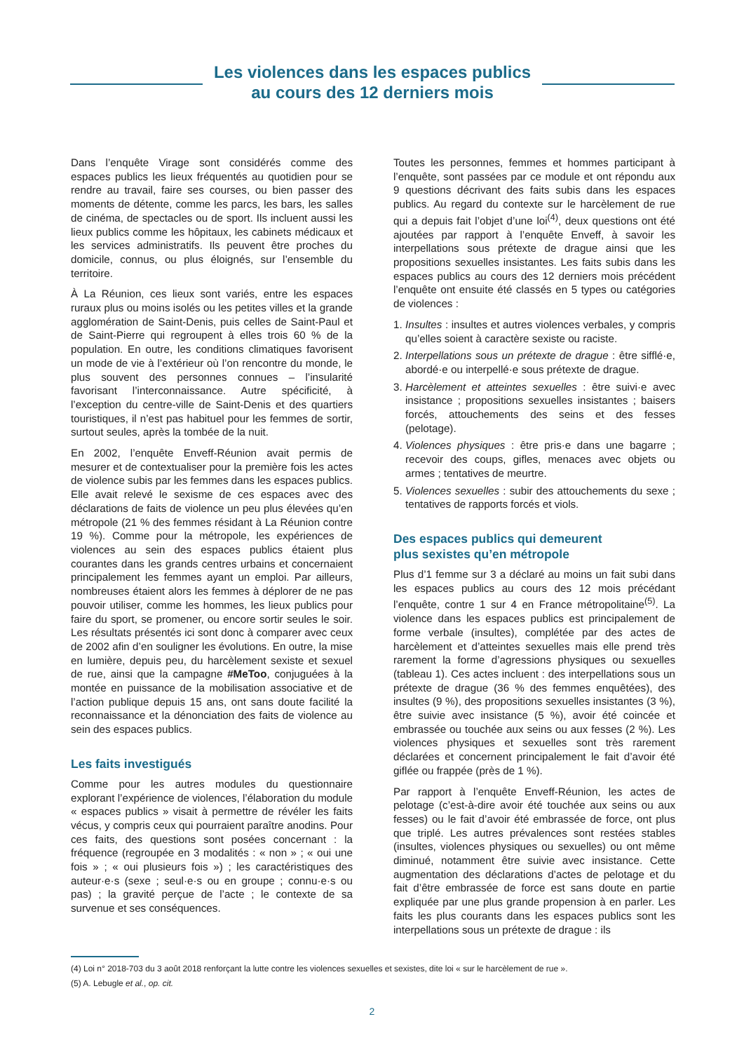Les violences dans les espaces publics
au cours des 12 derniers mois
Dans l’enquête Virage sont considérés comme des espaces publics les lieux fréquentés au quotidien pour se rendre au travail, faire ses courses, ou bien passer des moments de détente, comme les parcs, les bars, les salles de cinéma, de spectacles ou de sport. Ils incluent aussi les lieux publics comme les hôpitaux, les cabinets médicaux et les services administratifs. Ils peuvent être proches du domicile, connus, ou plus éloignés, sur l’ensemble du territoire.
À La Réunion, ces lieux sont variés, entre les espaces ruraux plus ou moins isolés ou les petites villes et la grande agglomération de Saint-Denis, puis celles de Saint-Paul et de Saint-Pierre qui regroupent à elles trois 60 % de la population. En outre, les conditions climatiques favorisent un mode de vie à l’extérieur où l’on rencontre du monde, le plus souvent des personnes connues – l’insularité favorisant l’interconnaissance. Autre spécificité, à l’exception du centre-ville de Saint-Denis et des quartiers touristiques, il n’est pas habituel pour les femmes de sortir, surtout seules, après la tombée de la nuit.
En 2002, l’enquête Enveff-Réunion avait permis de mesurer et de contextualiser pour la première fois les actes de violence subis par les femmes dans les espaces publics. Elle avait relevé le sexisme de ces espaces avec des déclarations de faits de violence un peu plus élevées qu’en métropole (21 % des femmes résidant à La Réunion contre 19 %). Comme pour la métropole, les expériences de violences au sein des espaces publics étaient plus courantes dans les grands centres urbains et concernaient principalement les femmes ayant un emploi. Par ailleurs, nombreuses étaient alors les femmes à déplorer de ne pas pouvoir utiliser, comme les hommes, les lieux publics pour faire du sport, se promener, ou encore sortir seules le soir. Les résultats présentés ici sont donc à comparer avec ceux de 2002 afin d’en souligner les évolutions. En outre, la mise en lumière, depuis peu, du harcèlement sexiste et sexuel de rue, ainsi que la campagne #MeToo, conjuguées à la montée en puissance de la mobilisation associative et de l’action publique depuis 15 ans, ont sans doute facilité la reconnaissance et la dénonciation des faits de violence au sein des espaces publics.
Les faits investigués
Comme pour les autres modules du questionnaire explorant l’expérience de violences, l’élaboration du module « espaces publics » visait à permettre de révéler les faits vécus, y compris ceux qui pourraient paraître anodins. Pour ces faits, des questions sont posées concernant : la fréquence (regroupée en 3 modalités : « non » ; « oui une fois » ; « oui plusieurs fois ») ; les caractéristiques des auteur·e·s (sexe ; seul·e·s ou en groupe ; connu·e·s ou pas) ; la gravité perçue de l’acte ; le contexte de sa survenue et ses conséquences.
Toutes les personnes, femmes et hommes participant à l’enquête, sont passées par ce module et ont répondu aux 9 questions décrivant des faits subis dans les espaces publics. Au regard du contexte sur le harcèlement de rue qui a depuis fait l’objet d’une loi<sup>(4)</sup>, deux questions ont été ajoutées par rapport à l’enquête Enveff, à savoir les interpellations sous prétexte de drague ainsi que les propositions sexuelles insistantes. Les faits subis dans les espaces publics au cours des 12 derniers mois précédent l’enquête ont ensuite été classés en 5 types ou catégories de violences :
1. Insultes : insultes et autres violences verbales, y compris qu’elles soient à caractère sexiste ou raciste.
2. Interpellations sous un prétexte de drague : être sifflé·e, abordé·e ou interpellé·e sous prétexte de drague.
3. Harcèlement et atteintes sexuelles : être suivi·e avec insistance ; propositions sexuelles insistantes ; baisers forcés, attouchements des seins et des fesses (pelotage).
4. Violences physiques : être pris·e dans une bagarre ; recevoir des coups, gifles, menaces avec objets ou armes ; tentatives de meurtre.
5. Violences sexuelles : subir des attouchements du sexe ; tentatives de rapports forcés et viols.
Des espaces publics qui demeurent
plus sexistes qu’en métropole
Plus d’1 femme sur 3 a déclaré au moins un fait subi dans les espaces publics au cours des 12 mois précédant l’enquête, contre 1 sur 4 en France métropolitaine<sup>(5)</sup>. La violence dans les espaces publics est principalement de forme verbale (insultes), complétée par des actes de harcèlement et d’atteintes sexuelles mais elle prend très rarement la forme d’agressions physiques ou sexuelles (tableau 1). Ces actes incluent : des interpellations sous un prétexte de drague (36 % des femmes enquêtées), des insultes (9 %), des propositions sexuelles insistantes (3 %), être suivie avec insistance (5 %), avoir été coincée et embrassée ou touchée aux seins ou aux fesses (2 %). Les violences physiques et sexuelles sont très rarement déclarées et concernent principalement le fait d’avoir été giflée ou frappée (près de 1 %).
Par rapport à l’enquête Enveff-Réunion, les actes de pelotage (c’est-à-dire avoir été touchée aux seins ou aux fesses) ou le fait d’avoir été embrassée de force, ont plus que triplé. Les autres prévalences sont restées stables (insultes, violences physiques ou sexuelles) ou ont même diminué, notamment être suivie avec insistance. Cette augmentation des déclarations d’actes de pelotage et du fait d’être embrassée de force est sans doute en partie expliquée par une plus grande propension à en parler. Les faits les plus courants dans les espaces publics sont les interpellations sous un prétexte de drague : ils
(4) Loi n° 2018-703 du 3 août 2018 renforçant la lutte contre les violences sexuelles et sexistes, dite loi « sur le harcèlement de rue ».
(5) A. Lebugle et al., op. cit.
2